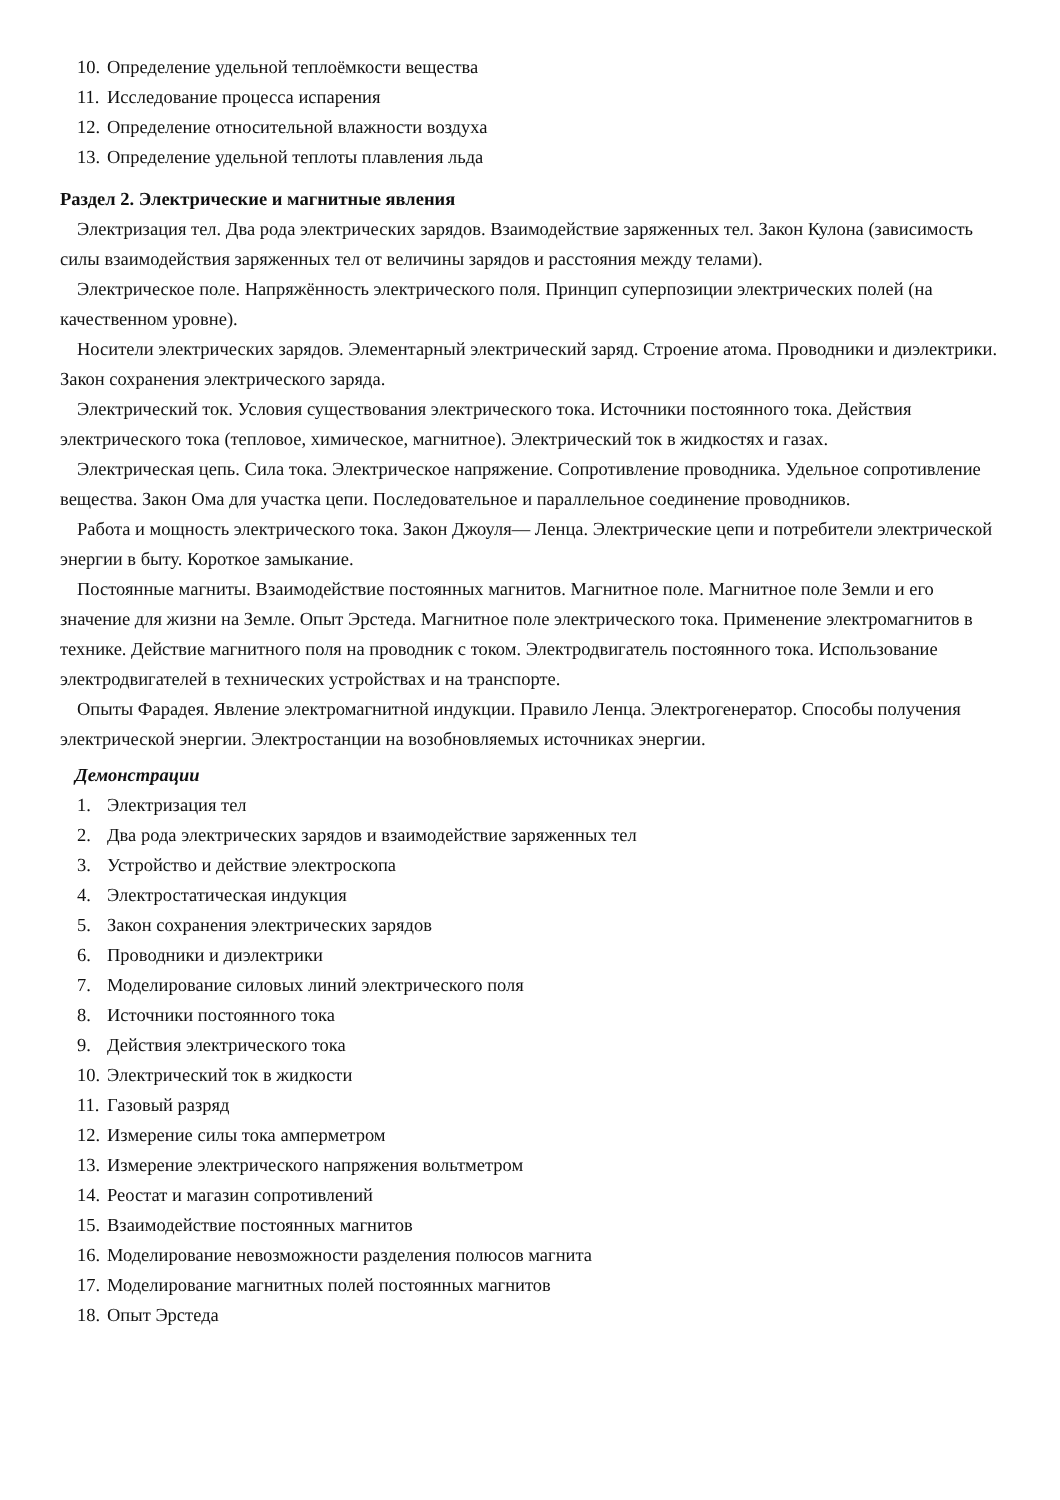10. Определение удельной теплоёмкости вещества
11. Исследование процесса испарения
12. Определение относительной влажности воздуха
13. Определение удельной теплоты плавления льда
Раздел 2. Электрические и магнитные явления
Электризация тел. Два рода электрических зарядов. Взаимодействие заряженных тел. Закон Кулона (зависимость силы взаимодействия заряженных тел от величины зарядов и расстояния между телами).
Электрическое поле. Напряжённость электрического поля. Принцип суперпозиции электрических полей (на качественном уровне).
Носители электрических зарядов. Элементарный электрический заряд. Строение атома. Проводники и диэлектрики. Закон сохранения электрического заряда.
Электрический ток. Условия существования электрического тока. Источники постоянного тока. Действия электрического тока (тепловое, химическое, магнитное). Электрический ток в жидкостях и газах.
Электрическая цепь. Сила тока. Электрическое напряжение. Сопротивление проводника. Удельное сопротивление вещества. Закон Ома для участка цепи. Последовательное и параллельное соединение проводников.
Работа и мощность электрического тока. Закон Джоуля— Ленца. Электрические цепи и потребители электрической энергии в быту. Короткое замыкание.
Постоянные магниты. Взаимодействие постоянных магнитов. Магнитное поле. Магнитное поле Земли и его значение для жизни на Земле. Опыт Эрстеда. Магнитное поле электрического тока. Применение электромагнитов в технике. Действие магнитного поля на проводник с током. Электродвигатель постоянного тока. Использование электродвигателей в технических устройствах и на транспорте.
Опыты Фарадея. Явление электромагнитной индукции. Правило Ленца. Электрогенератор. Способы получения электрической энергии. Электростанции на возобновляемых источниках энергии.
Демонстрации
1. Электризация тел
2. Два рода электрических зарядов и взаимодействие заряженных тел
3. Устройство и действие электроскопа
4. Электростатическая индукция
5. Закон сохранения электрических зарядов
6. Проводники и диэлектрики
7. Моделирование силовых линий электрического поля
8. Источники постоянного тока
9. Действия электрического тока
10. Электрический ток в жидкости
11. Газовый разряд
12. Измерение силы тока амперметром
13. Измерение электрического напряжения вольтметром
14. Реостат и магазин сопротивлений
15. Взаимодействие постоянных магнитов
16. Моделирование невозможности разделения полюсов магнита
17. Моделирование магнитных полей постоянных магнитов
18. Опыт Эрстеда